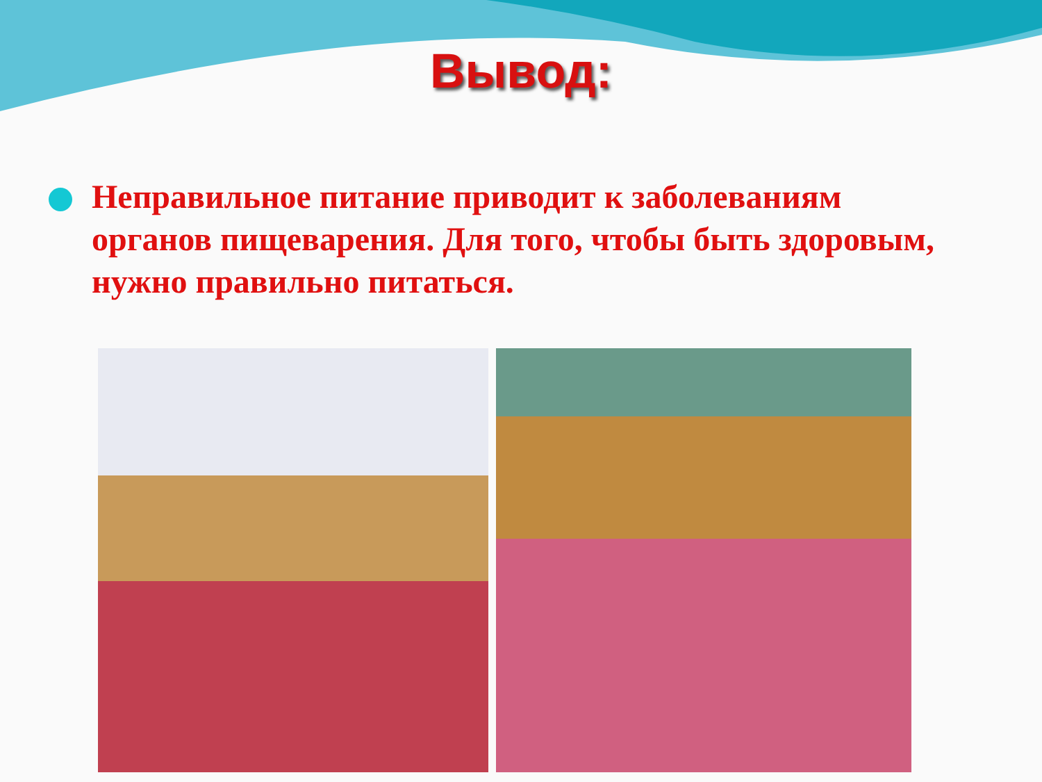Вывод:
Неправильное питание приводит к заболеваниям органов пищеварения. Для того, чтобы быть здоровым, нужно правильно питаться.